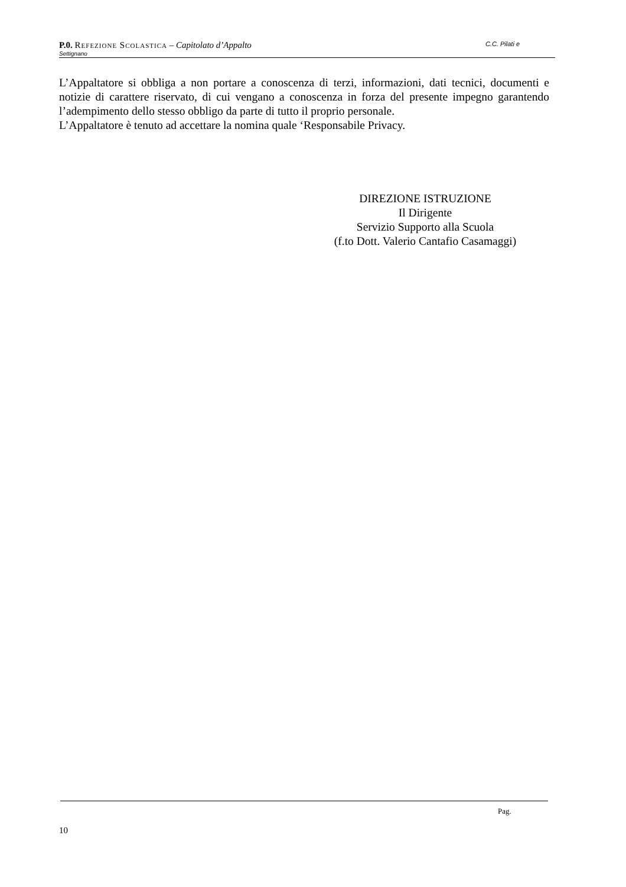P.0. Refezione Scolastica – Capitolato d’Appalto C.C. Pilati e
Settignano
L’Appaltatore si obbliga a non portare a conoscenza di terzi, informazioni, dati tecnici, documenti e notizie di carattere riservato, di cui vengano a conoscenza in forza del presente impegno garantendo l’adempimento dello stesso obbligo da parte di tutto il proprio personale.
L’Appaltatore è tenuto ad accettare la nomina quale ‘Responsabile Privacy.
DIREZIONE ISTRUZIONE
Il Dirigente
Servizio Supporto alla Scuola
(f.to Dott. Valerio Cantafio Casamaggi)
Pag.
10